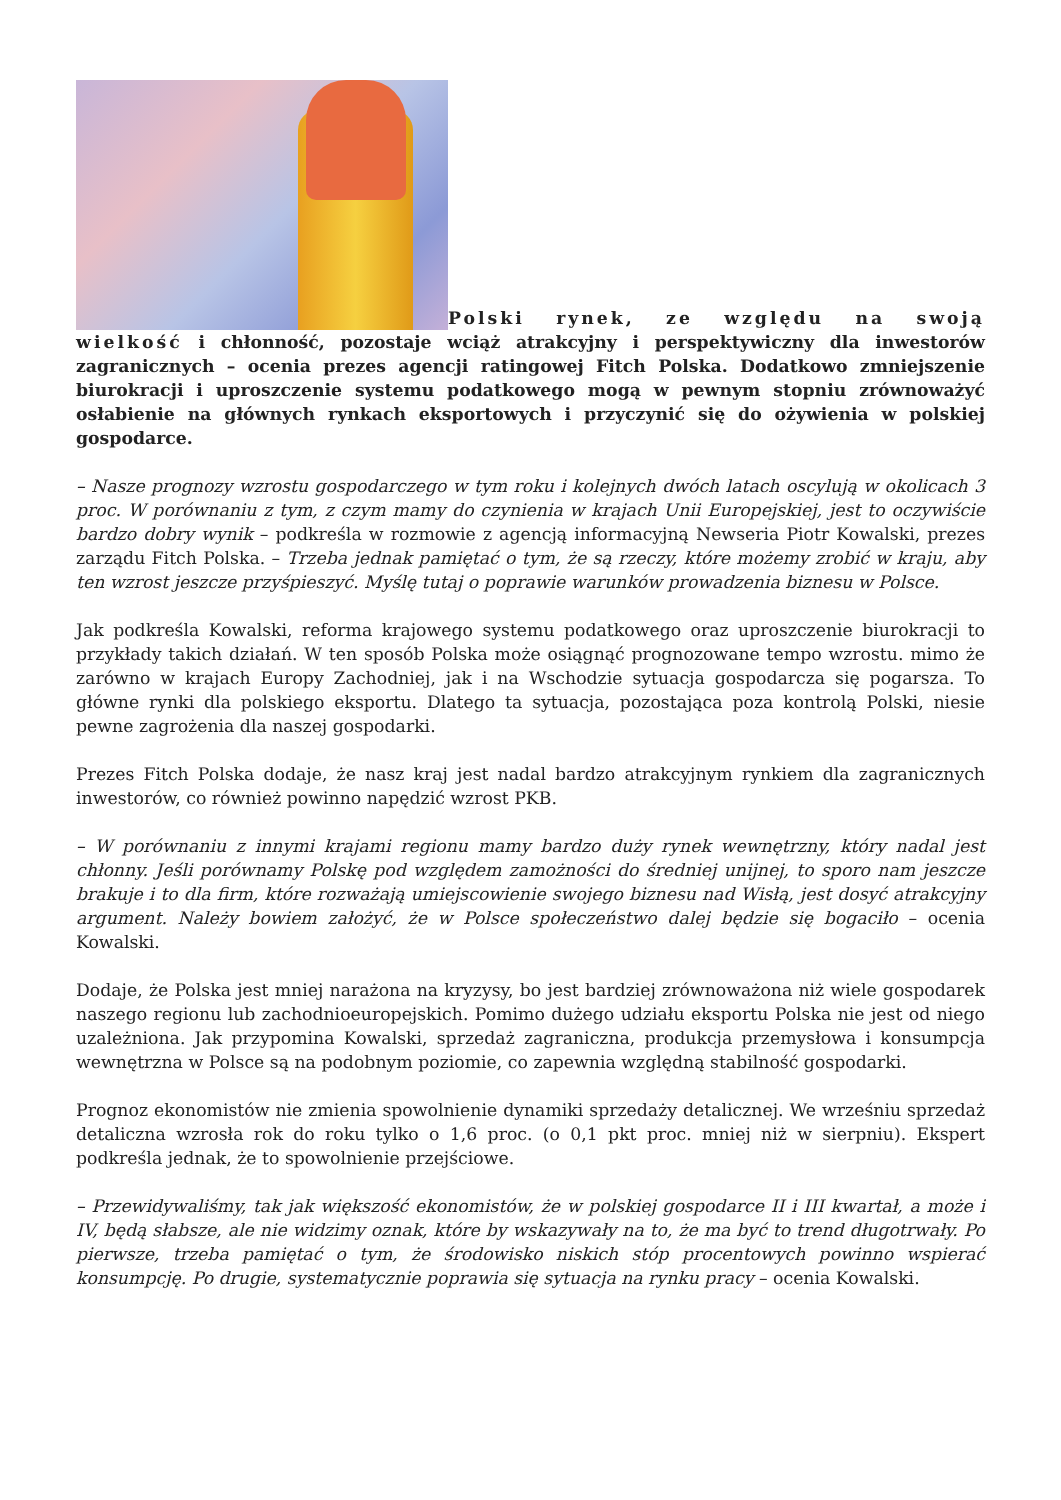Polski rynek, ze względu na swoją wielkość i chłonność, pozostaje wciąż atrakcyjny i perspektywiczny dla inwestorów zagranicznych – ocenia prezes agencji ratingowej Fitch Polska. Dodatkowo zmniejszenie biurokracji i uproszczenie systemu podatkowego mogą w pewnym stopniu zrównoważyć osłabienie na głównych rynkach eksportowych i przyczynić się do ożywienia w polskiej gospodarce.
– Nasze prognozy wzrostu gospodarczego w tym roku i kolejnych dwóch latach oscylują w okolicach 3 proc. W porównaniu z tym, z czym mamy do czynienia w krajach Unii Europejskiej, jest to oczywiście bardzo dobry wynik – podkreśla w rozmowie z agencją informacyjną Newseria Piotr Kowalski, prezes zarządu Fitch Polska. – Trzeba jednak pamiętać o tym, że są rzeczy, które możemy zrobić w kraju, aby ten wzrost jeszcze przyśpieszyć. Myślę tutaj o poprawie warunków prowadzenia biznesu w Polsce.
Jak podkreśla Kowalski, reforma krajowego systemu podatkowego oraz uproszczenie biurokracji to przykłady takich działań. W ten sposób Polska może osiągnąć prognozowane tempo wzrostu. mimo że zarówno w krajach Europy Zachodniej, jak i na Wschodzie sytuacja gospodarcza się pogarsza. To główne rynki dla polskiego eksportu. Dlatego ta sytuacja, pozostająca poza kontrolą Polski, niesie pewne zagrożenia dla naszej gospodarki.
Prezes Fitch Polska dodaje, że nasz kraj jest nadal bardzo atrakcyjnym rynkiem dla zagranicznych inwestorów, co również powinno napędzić wzrost PKB.
– W porównaniu z innymi krajami regionu mamy bardzo duży rynek wewnętrzny, który nadal jest chłonny. Jeśli porównamy Polskę pod względem zamożności do średniej unijnej, to sporo nam jeszcze brakuje i to dla firm, które rozważają umiejscowienie swojego biznesu nad Wisłą, jest dosyć atrakcyjny argument. Należy bowiem założyć, że w Polsce społeczeństwo dalej będzie się bogaciło – ocenia Kowalski.
Dodaje, że Polska jest mniej narażona na kryzysy, bo jest bardziej zrównoważona niż wiele gospodarek naszego regionu lub zachodnioeuropejskich. Pomimo dużego udziału eksportu Polska nie jest od niego uzależniona. Jak przypomina Kowalski, sprzedaż zagraniczna, produkcja przemysłowa i konsumpcja wewnętrzna w Polsce są na podobnym poziomie, co zapewnia względną stabilność gospodarki.
Prognoz ekonomistów nie zmienia spowolnienie dynamiki sprzedaży detalicznej. We wrześniu sprzedaż detaliczna wzrosła rok do roku tylko o 1,6 proc. (o 0,1 pkt proc. mniej niż w sierpniu). Ekspert podkreśla jednak, że to spowolnienie przejściowe.
– Przewidywaliśmy, tak jak większość ekonomistów, że w polskiej gospodarce II i III kwartał, a może i IV, będą słabsze, ale nie widzimy oznak, które by wskazywały na to, że ma być to trend długotrwały. Po pierwsze, trzeba pamiętać o tym, że środowisko niskich stóp procentowych powinno wspierać konsumpcję. Po drugie, systematycznie poprawia się sytuacja na rynku pracy – ocenia Kowalski.